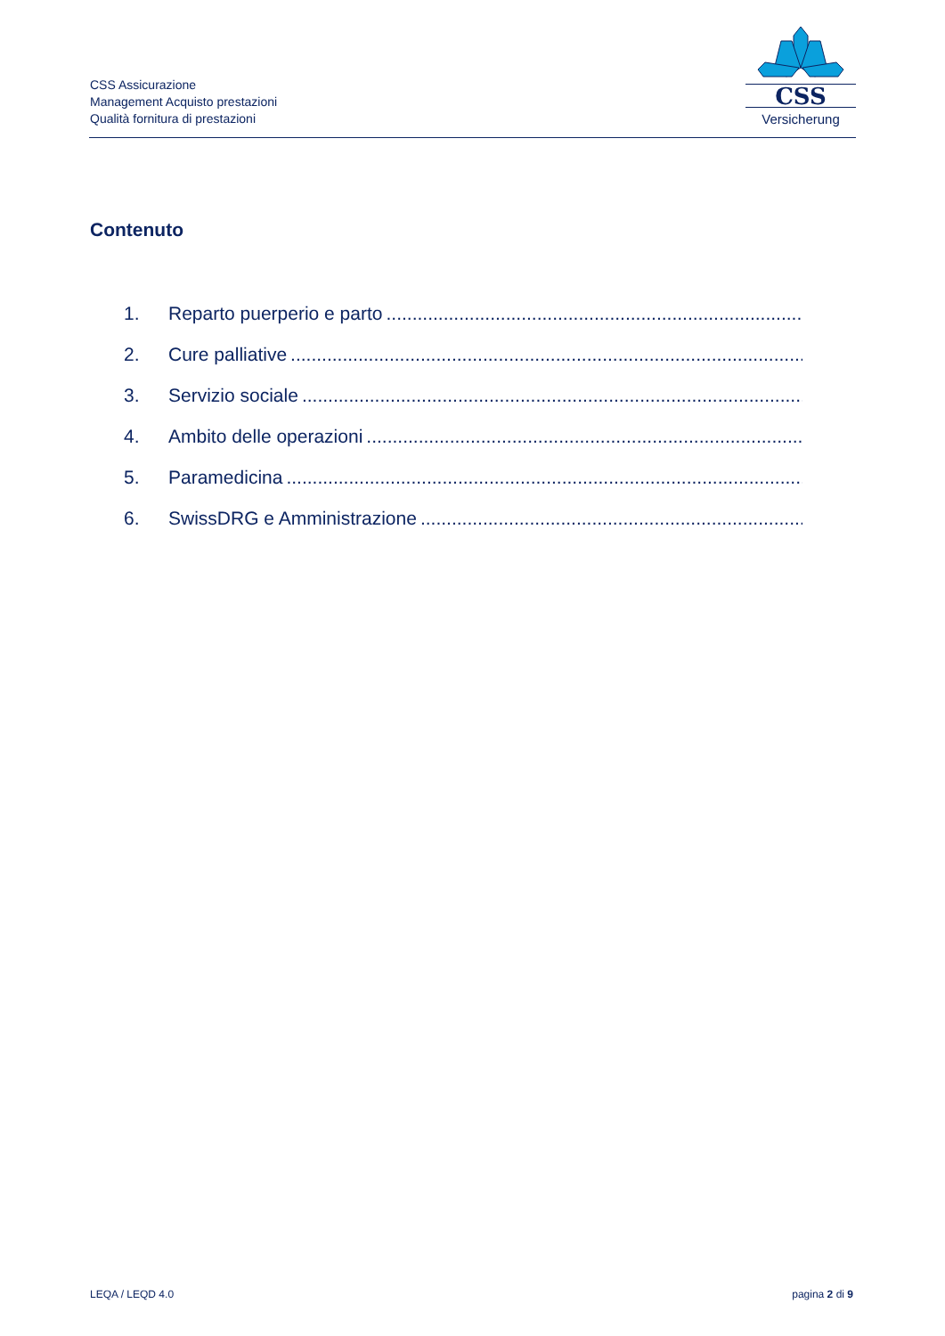CSS Assicurazione
Management Acquisto prestazioni
Qualità fornitura di prestazioni
CSS
Versicherung
Contenuto
1. Reparto puerperio e parto......................................................................................................
2. Cure palliative......................................................................................................
3. Servizio sociale......................................................................................................
4. Ambito delle operazioni......................................................................................................
5. Paramedicina......................................................................................................
6. SwissDRG e Amministrazione......................................................................................................
LEQA / LEQD 4.0 pagina 2 di 9